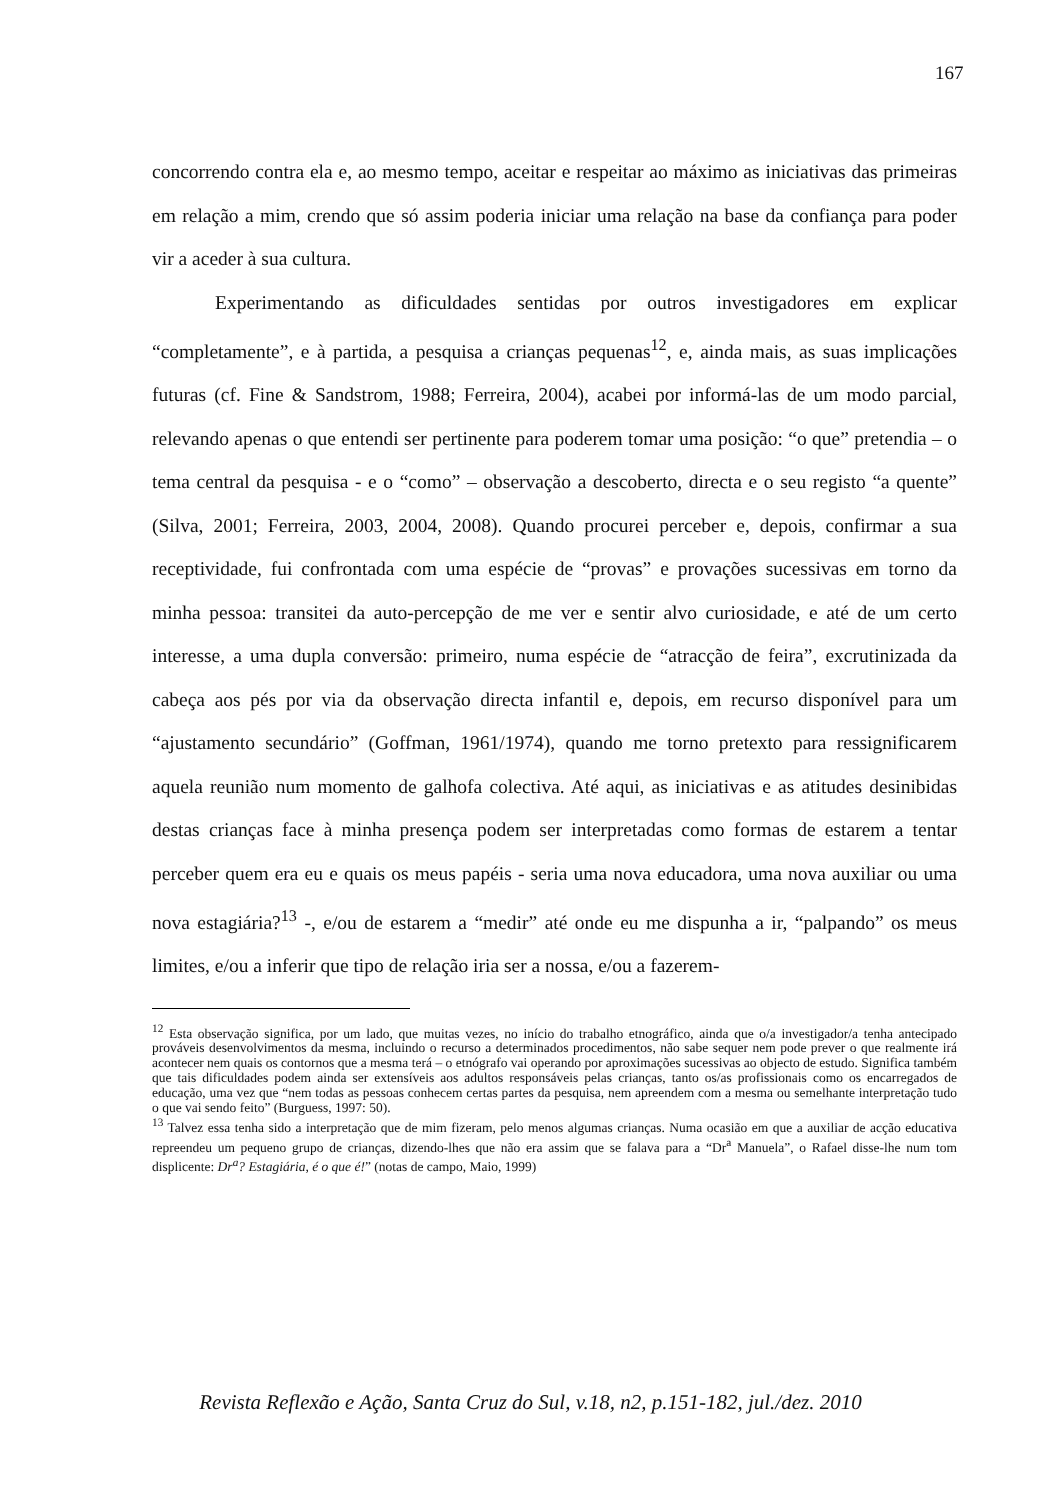167
concorrendo contra ela e, ao mesmo tempo, aceitar e respeitar ao máximo as iniciativas das primeiras em relação a mim, crendo que só assim poderia iniciar uma relação na base da confiança para poder vir a aceder à sua cultura.
Experimentando as dificuldades sentidas por outros investigadores em explicar “completamente”, e à partida, a pesquisa a crianças pequenas<sup>12</sup>, e, ainda mais, as suas implicações futuras (cf. Fine & Sandstrom, 1988; Ferreira, 2004), acabei por informá-las de um modo parcial, relevando apenas o que entendi ser pertinente para poderem tomar uma posição: “o que” pretendia – o tema central da pesquisa - e o “como” – observação a descoberto, directa e o seu registo “a quente” (Silva, 2001; Ferreira, 2003, 2004, 2008). Quando procurei perceber e, depois, confirmar a sua receptividade, fui confrontada com uma espécie de “provas” e provações sucessivas em torno da minha pessoa: transitei da auto-percepção de me ver e sentir alvo curiosidade, e até de um certo interesse, a uma dupla conversão: primeiro, numa espécie de “atracção de feira”, excrutinizada da cabeça aos pés por via da observação directa infantil e, depois, em recurso disponível para um “ajustamento secundário” (Goffman, 1961/1974), quando me torno pretexto para ressignificarem aquela reunião num momento de galhofa colectiva. Até aqui, as iniciativas e as atitudes desinibidas destas crianças face à minha presença podem ser interpretadas como formas de estarem a tentar perceber quem era eu e quais os meus papéis - seria uma nova educadora, uma nova auxiliar ou uma nova estagiária?<sup>13</sup> -, e/ou de estarem a “medir” até onde eu me dispunha a ir, “palpando” os meus limites, e/ou a inferir que tipo de relação iria ser a nossa, e/ou a fazerem-
<sup>12</sup> Esta observação significa, por um lado, que muitas vezes, no início do trabalho etnográfico, ainda que o/a investigador/a tenha antecipado prováveis desenvolvimentos da mesma, incluindo o recurso a determinados procedimentos, não sabe sequer nem pode prever o que realmente irá acontecer nem quais os contornos que a mesma terá – o etnógrafo vai operando por aproximações sucessivas ao objecto de estudo. Significa também que tais dificuldades podem ainda ser extensíveis aos adultos responsáveis pelas crianças, tanto os/as profissionais como os encarregados de educação, uma vez que “nem todas as pessoas conhecem certas partes da pesquisa, nem apreendem com a mesma ou semelhante interpretação tudo o que vai sendo feito” (Burguess, 1997: 50).
<sup>13</sup> Talvez essa tenha sido a interpretação que de mim fizeram, pelo menos algumas crianças. Numa ocasião em que a auxiliar de acção educativa repreendeu um pequeno grupo de crianças, dizendo-lhes que não era assim que se falava para a “Dr<sup>a</sup> Manuela”, o Rafael disse-lhe num tom displicente: Dr<sup>a</sup>? Estagiária, é o que é!” (notas de campo, Maio, 1999)
Revista Reflexão e Ação, Santa Cruz do Sul, v.18, n2, p.151-182, jul./dez. 2010